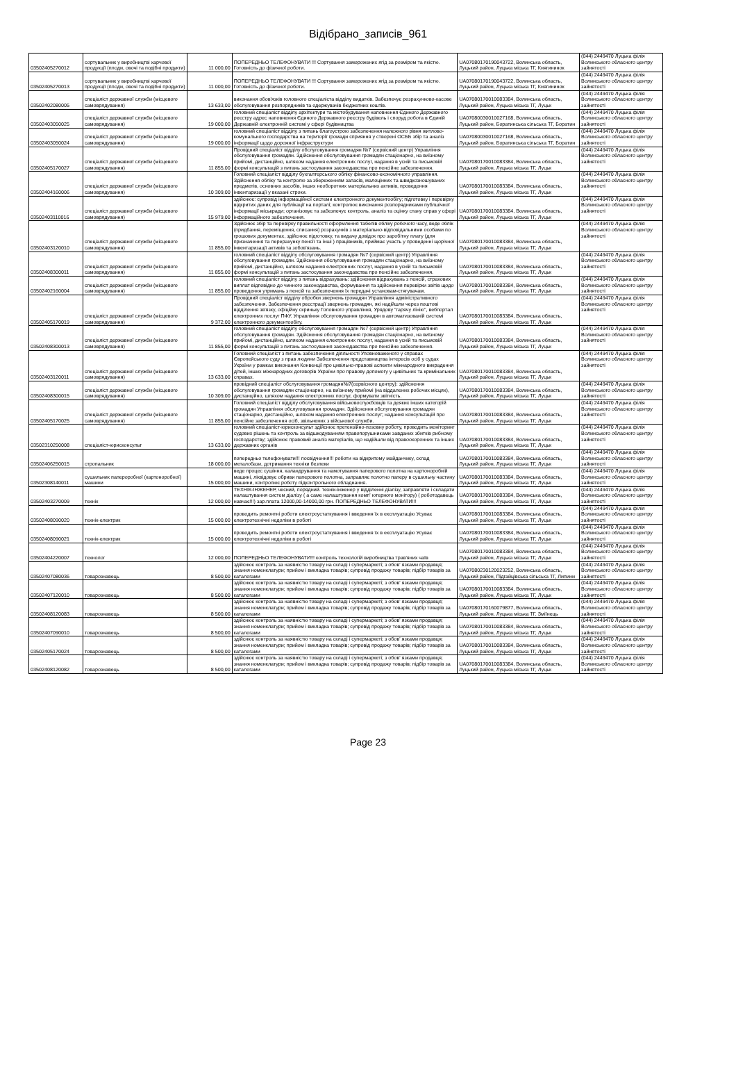Відібрано_записів_961
| 03502405270012 | сортувальник у виробництві харчової продукції (плоди, овочі та подібні продукти) | 11 000,00 | ПОПЕРЕДНЬО ТЕЛЕФОНУВАТИ !!! Сортування заморожених ягід за розміром та якістю. Готовність до фізичної роботи. | UA07080170190043722, Волинська область, Луцький район, Луцька міська ТГ, Княгининок | (044) 2449470 Луцька філія Волинського обласного центру зайнятості |
| 03502405270013 | сортувальник у виробництві харчової продукції (плоди, овочі та подібні продукти) | 11 000,00 | ПОПЕРЕДНЬО ТЕЛЕФОНУВАТИ !!! Сортування заморожених ягід за розміром та якістю. Готовність до фізичної роботи. | UA07080170190043722, Волинська область, Луцький район, Луцька міська ТГ, Княгининок | (044) 2449470 Луцька філія Волинського обласного центру зайнятості |
| 03502402080005 | спеціаліст державної служби (місцевого самоврядування) | 13 633,00 | виконання обов'язків головного спеціаліста відділу видатків. Забезпечує розрахунково-касове обслуговування розпорядників та одержувачів бюджетних коштів. | UA07080170010083384, Волинська область, Луцький район, Луцька міська ТГ, Луцьк | (044) 2449470 Луцька філія Волинського обласного центру зайнятості |
| 03502403050025 | спеціаліст державної служби (місцевого самоврядування) | 19 000,00 | головний спеціаліст відділу архітектури та містобудування наповнення Єдиного Державного реєстру адрес наповнення Єдиного Державного реєстру будівель і споруд робота в Єдиній Державній електронній системі у сфері будівництва | UA07080030010027168, Волинська область, Луцький район, Боратинська сільська ТГ, Боратин | (044) 2449470 Луцька філія Волинського обласного центру зайнятості |
| 03502403050024 | спеціаліст державної служби (місцевого самоврядування) | 19 000,00 | головний спеціаліст відділу з питань благоустрою забезпечення належного рівня житлово-комунального господарства на території громади сприяння у створені ОСББ збір та аналіз інформації щодо дорожної інфраструктури | UA07080030010027168, Волинська область, Луцький район, Боратинська сільська ТГ, Боратин | (044) 2449470 Луцька філія Волинського обласного центру зайнятості |
| 03502405170027 | спеціаліст державної служби (місцевого самоврядування) | 11 855,00 | Провідний спеціаліст відділу обслуговування громадян №7 (сервісний центр) Управління обслуговування громадян. Здійснення обслуговування громадян стаціонарно, на виїзному прийомі, дистанційно, шляхом надання електронних послуг, надання в усній та письмовій формі консультацій з питань застосування законодавства про пенсійне забезпечення. | UA07080170010083384, Волинська область, Луцький район, Луцька міська ТГ, Луцьк | (044) 2449470 Луцька філія Волинського обласного центру зайнятості |
| 03502404160006 | спеціаліст державної служби (місцевого самоврядування) | 10 309,00 | Головний спеціаліст відділу бухгалтерського обліку фінансово-економічного управління. Здійснення обліку та контролю за збереженням запасів, малоцінних та швидкозношуваних предметів, основних засобів, інших необоротних матеріальних активів, проведення інвентаризації у вказані строки. | UA07080170010083384, Волинська область, Луцький район, Луцька міська ТГ, Луцьк | (044) 2449470 Луцька філія Волинського обласного центру зайнятості |
| 03502403110016 | спеціаліст державної служби (місцевого самоврядування) | 15 979,00 | здійснює: супровід інформаційної системи електронного документообігу; підготовку і перевірку відкритих даних для публікації на порталі; контролює виконання розпорядниками публшічної інформації міськради; організовує та забезпечує контроль, аналіз та оцінку стану справ у сфері інформаційного забезпечення. | UA07080170010083384, Волинська область, Луцький район, Луцька міська ТГ, Луцьк | (044) 2449470 Луцька філія Волинського обласного центру зайнятості |
| 03502403120010 | спеціаліст державної служби (місцевого самоврядування) | 11 855,00 | Здійснює збір та перевірку правильності оформлення табелів обліку робочого часу, веде облік (придбання, переміщення, списання) розрахунків з матеріально-відповідальними особами по грошових документах, здійснює підготовку, та видачу довідок про заробітну плату (для призначення та перерахунку пенсії та інші ) працівників, приймає участь у проведенні щорічної інвентаризації активів та зобов'язань. | UA07080170010083384, Волинська область, Луцький район, Луцька міська ТГ, Луцьк | (044) 2449470 Луцька філія Волинського обласного центру зайнятості |
| 03502408300011 | спеціаліст державної служби (місцевого самоврядування) | 11 855,00 | головний спеціаліст відділу обслуговування громадян №7 (сервісний центр) Управління обслуговування громадян. Здійснення обслуговування громадян стаціонарно, на виїзному прийомі, дистанційно, шляхом надання електронних послуг, надання в усній та письмовій формі консультацій з питань застосування законодавства про пенсійне забезпечення. | UA07080170010083384, Волинська область, Луцький район, Луцька міська ТГ, Луцьк | (044) 2449470 Луцька філія Волинського обласного центру зайнятості |
| 03502402160004 | спеціаліст державної служби (місцевого самоврядування) | 11 855,00 | головний спеціаліст відділу з питань відрахувань: здійснення відрахувань з пенсій, страхових виплат відповідно до чинного законодавства, формування та здійснення перевірки звітів щодо проведення утримань з пенсій та забезпечення їх передачі установам-стягувачам. | UA07080170010083384, Волинська область, Луцький район, Луцька міська ТГ, Луцьк | (044) 2449470 Луцька філія Волинського обласного центру зайнятості |
| 03502405170019 | спеціаліст державної служби (місцевого самоврядування) | 9 372,00 | Провідний спеціаліст відділу обробки звернень громадян Управління адміністративного забезпечення. Забезпечення реєстрації звернень громадян, які надійшли через поштові відділення зв'язку, офіційну скриньку Головного управління, Урядову "гарячу лінію", вебпортал електронних послуг ПФУ. Управління обслуговування громадян в автоматизованій системі електронного документообігу. | UA07080170010083384, Волинська область, Луцький район, Луцька міська ТГ, Луцьк | (044) 2449470 Луцька філія Волинського обласного центру зайнятості |
| 03502408300013 | спеціаліст державної служби (місцевого самоврядування) | 11 855,00 | головний спеціаліст відділу обслуговування громадян №7 (сервісний центр) Управління обслуговування громадян. Здійснення обслуговування громадян стаціонарно, на виїзному прийомі, дистанційно, шляхом надання електронних послуг, надання в усній та письмовій формі консультацій з питань застосування законодавства про пенсійне забезпечення. | UA07080170010083384, Волинська область, Луцький район, Луцька міська ТГ, Луцьк | (044) 2449470 Луцька філія Волинського обласного центру зайнятості |
| 03502403120011 | спеціаліст державної служби (місцевого самоврядування) | 13 633,00 | Головний спеціаліст з питань забезпечення діяльності Уповноваженого у справах Європейського суду з прав людини Забезпечення представництва інтересів осіб у судах України у рамках виконання Конвенції про цивільно-правові аспекти міжнародного викрадення дітей, інших міжнародних договорів України про правову допомогу у цивільних та кримінальних справах. | UA07080170010083384, Волинська область, Луцький район, Луцька міська ТГ, Луцьк | (044) 2449470 Луцька філія Волинського обласного центру зайнятості |
| 03502408300015 | спеціаліст державної служби (місцевого самоврядування) | 10 309,00 | провідний спеціаліст обслуговування громадян№7(сервісного центру): здійснення обслуговування громадян стаціонарно, на виїзному прийомі (на віддалених робочих місцях), дистанційно, шляхом надання електронних послуг, формувати звітність. | UA07080170010083384, Волинська область, Луцький район, Луцька міська ТГ, Луцьк | (044) 2449470 Луцька філія Волинського обласного центру зайнятості |
| 03502405170025 | спеціаліст державної служби (місцевого самоврядування) | 11 855,00 | Головний спеціаліст відділу обслуговування військовослужбовців та деяких інших категорій громадян Управління обслуговування громадян. Здійснення обслуговування громадян стаціонарно, дистанційно, шляхом надання електронних послуг; надання консультацій про пенсійне забезпечення осіб, звільнених з військової служби. | UA07080170010083384, Волинська область, Луцький район, Луцька міська ТГ, Луцьк | (044) 2449470 Луцька філія Волинського обласного центру зайнятості |
| 03502310250008 | спеціаліст-юрисконсульт | 13 633,00 | головний спеціаліст-юрисконсульт здійснює претензійно-позовну роботу, проводить моніторинг судових рішень та контроль за відшкодуванням правопорушниками завданих збитків рибному господарству; здійснює правовий аналіз матеріалів, що надійшли від правоохоронних та інших державних органів | UA07080170010083384, Волинська область, Луцький район, Луцька міська ТГ, Луцьк | (044) 2449470 Луцька філія Волинського обласного центру зайнятості |
| 03502406250015 | стропальник | 18 000,00 | попередньо телефонувати!!! посвідчення!!! роботи на відкритому майданчику, склад металобази, дотримання техніки безпеки | UA07080170010083384, Волинська область, Луцький район, Луцька міська ТГ, Луцьк | (044) 2449470 Луцька філія Волинського обласного центру зайнятості |
| 03502308140011 | сушильник папероробної (картоноробної) машини | 15 000,00 | веде процес сушіння, каландрування та намотування паперового полотна на картоноробній машині, ліквідовує обриви паперового полотна, заправляє полотно паперу в сушильну частину машини, контролює роботу підконтрольного обладнання. | UA07080170010083384, Волинська область, Луцький район, Луцька міська ТГ, Луцьк | (044) 2449470 Луцька філія Волинського обласного центру зайнятості |
| 03502403270009 | технік | 12 000,00 | ТЕХНІК-ІНЖЕНЕР, чесний, порядний. технік-інженер у відділенні діалізу, заправляти і складати налаштування систем діалізу ( а саме налаштування комп' ютерного монітору) ( роботодавець навчає!!!) зар.плата 12000,00-14000,00 грн. ПОПЕРЕДНЬО ТЕЛЕФОНУВАТИ!!! | UA07080170010083384, Волинська область, Луцький район, Луцька міська ТГ, Луцьк | (044) 2449470 Луцька філія Волинського обласного центру зайнятості |
| 03502408090020 | технік-електрик | 15 000,00 | проводить ремонтні роботи електроустаткування і введення їх в експлуатацію Усуває електротехнічні недоліки в роботі | UA07080170010083384, Волинська область, Луцький район, Луцька міська ТГ, Луцьк | (044) 2449470 Луцька філія Волинського обласного центру зайнятості |
| 03502408090021 | технік-електрик | 15 000,00 | проводить ремонтні роботи електроустаткування і введення їх в експлуатацію Усуває електротехнічні недоліки в роботі | UA07080170010083384, Волинська область, Луцький район, Луцька міська ТГ, Луцьк | (044) 2449470 Луцька філія Волинського обласного центру зайнятості |
| 03502404220007 | технолог | 12 000,00 | ПОПЕРЕДНЬО ТЕЛЕФОНУВАТИ!!! контроль технологій виробництва трав'яних чаїв | UA07080170010083384, Волинська область, Луцький район, Луцька міська ТГ, Луцьк | (044) 2449470 Луцька філія Волинського обласного центру зайнятості |
| 03502407080036 | товарознавець | 8 500,00 | здійснює контроль за наявністю товару на складі і супермаркеті; з обов' язками продавця; знання номенклатури; прийом і викладка товарів; супровід продажу товарів; підбір товарів за каталогами | UA07080230120023252, Волинська область, Луцький район, Підгайцівська сільська ТГ, Липини | (044) 2449470 Луцька філія Волинського обласного центру зайнятості |
| 03502407120010 | товарознавець | 8 500,00 | здійснює контроль за наявністю товару на складі і супермаркеті; з обов' язками продавця; знання номенклатури; прийом і викладка товарів; супровід продажу товарів; підбір товарів за каталогами | UA07080170010083384, Волинська область, Луцький район, Луцька міська ТГ, Луцьк | (044) 2449470 Луцька філія Волинського обласного центру зайнятості |
| 03502408120083 | товарознавець | 8 500,00 | здійснює контроль за наявністю товару на складі і супермаркеті; з обов' язками продавця; знання номенклатури; прийом і викладка товарів; супровід продажу товарів; підбір товарів за каталогами | UA07080170160079877, Волинська область, Луцький район, Луцька міська ТГ, Зміїнець | (044) 2449470 Луцька філія Волинського обласного центру зайнятості |
| 03502407090010 | товарознавець | 8 500,00 | здійснює контроль за наявністю товару на складі і супермаркеті; з обов' язками продавця; знання номенклатури; прийом і викладка товарів; супровід продажу товарів; підбір товарів за каталогами | UA07080170010083384, Волинська область, Луцький район, Луцька міська ТГ, Луцьк | (044) 2449470 Луцька філія Волинського обласного центру зайнятості |
| 03502405170024 | товарознавець | 8 500,00 | здійснює контроль за наявністю товару на складі і супермаркеті; з обов' язками продавця; знання номенклатури; прийом і викладка товарів; супровід продажу товарів; підбір товарів за каталогами | UA07080170010083384, Волинська область, Луцький район, Луцька міська ТГ, Луцьк | (044) 2449470 Луцька філія Волинського обласного центру зайнятості |
| 03502408120082 | товарознавець | 8 500,00 | здійснює контроль за наявністю товару на складі і супермаркеті; з обов' язками продавця; знання номенклатури; прийом і викладка товарів; супровід продажу товарів; підбір товарів за каталогами | UA07080170010083384, Волинська область, Луцький район, Луцька міська ТГ, Луцьк | (044) 2449470 Луцька філія Волинського обласного центру зайнятості |
Page 23